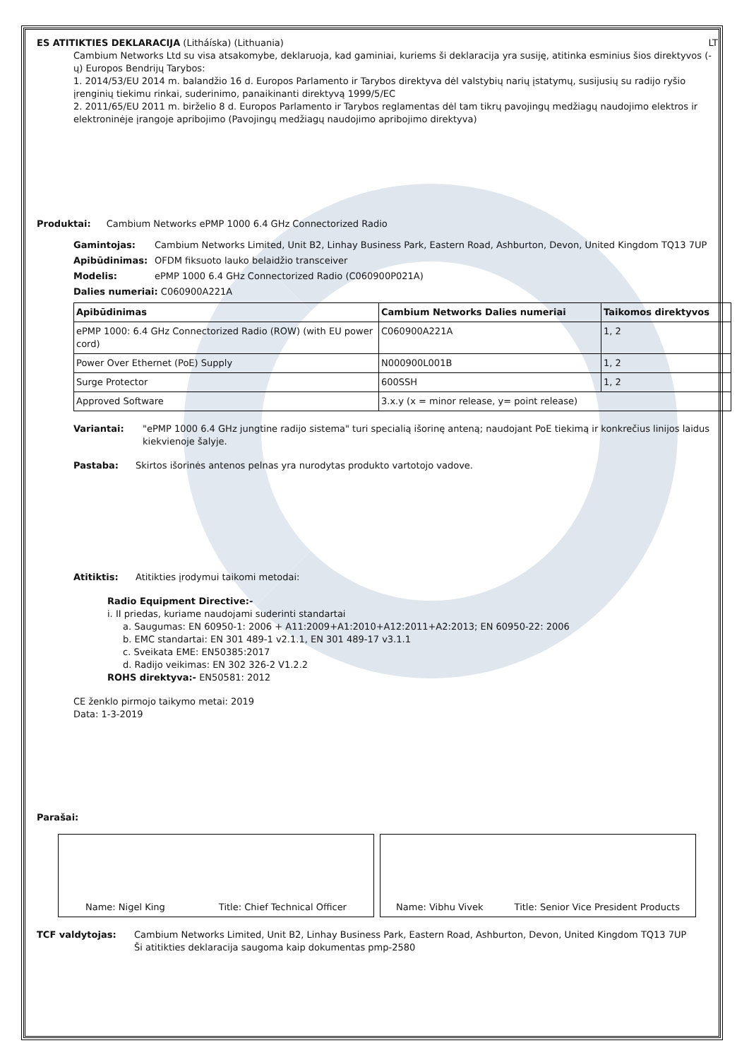ES ATITIKTIES DEKLARACIJA (Litháíska) (Lithuania)
LT
Cambium Networks Ltd su visa atsakomybe, deklaruoja, kad gaminiai, kuriems ši deklaracija yra susiję, atitinka esminius šios direktyvos (-ų) Europos Bendrijų Tarybos:
1. 2014/53/EU 2014 m. balandžio 16 d. Europos Parlamento ir Tarybos direktyva dėl valstybių narių įstatymų, susijusių su radijo ryšio įrenginių tiekimu rinkai, suderinimo, panaikinanti direktyvą 1999/5/EC
2. 2011/65/EU 2011 m. birželio 8 d. Europos Parlamento ir Tarybos reglamentas dėl tam tikrų pavojingų medžiagų naudojimo elektros ir elektroninėje įrangoje apribojimo (Pavojingų medžiagų naudojimo apribojimo direktyva)
Produktai: Cambium Networks ePMP 1000 6.4 GHz Connectorized Radio
Gamintojas: Cambium Networks Limited, Unit B2, Linhay Business Park, Eastern Road, Ashburton, Devon, United Kingdom TQ13 7UP
Apibūdinimas: OFDM fiksuoto lauko belaidžio transceiver
Modelis: ePMP 1000 6.4 GHz Connectorized Radio (C060900P021A)
Dalies numeriai: C060900A221A
| Apibūdinimas | Cambium Networks Dalies numeriai | Taikomos direktyvos |
| --- | --- | --- |
| ePMP 1000: 6.4 GHz Connectorized Radio (ROW) (with EU power cord) | C060900A221A | 1, 2 |
| Power Over Ethernet (PoE) Supply | N000900L001B | 1, 2 |
| Surge Protector | 600SSH | 1, 2 |
| Approved Software | 3.x.y (x = minor release, y= point release) | |
Variantai: "ePMP 1000 6.4 GHz jungtine radijo sistema" turi specialią išorinę anteną; naudojant PoE tiekimą ir konkrečius linijos laidus kiekvienoje šalyje.
Pastaba: Skirtos išorinės antenos pelnas yra nurodytas produkto vartotojo vadove.
Atitiktis: Atitikties įrodymui taikomi metodai:
Radio Equipment Directive:-
i. II priedas, kuriame naudojami suderinti standartai
a. Saugumas: EN 60950-1: 2006 + A11:2009+A1:2010+A12:2011+A2:2013; EN 60950-22: 2006
b. EMC standartai: EN 301 489-1 v2.1.1, EN 301 489-17 v3.1.1
c. Sveikata EME: EN50385:2017
d. Radijo veikimas: EN 302 326-2 V1.2.2
ROHS direktyva:- EN50581: 2012
CE ženklo pirmojo taikymo metai: 2019
Data: 1-3-2019
Parašai:
Name: Nigel King Title: Chief Technical Officer Name: Vibhu Vivek Title: Senior Vice President Products
TCF valdytojas: Cambium Networks Limited, Unit B2, Linhay Business Park, Eastern Road, Ashburton, Devon, United Kingdom TQ13 7UP
Ši atitikties deklaracija saugoma kaip dokumentas pmp-2580